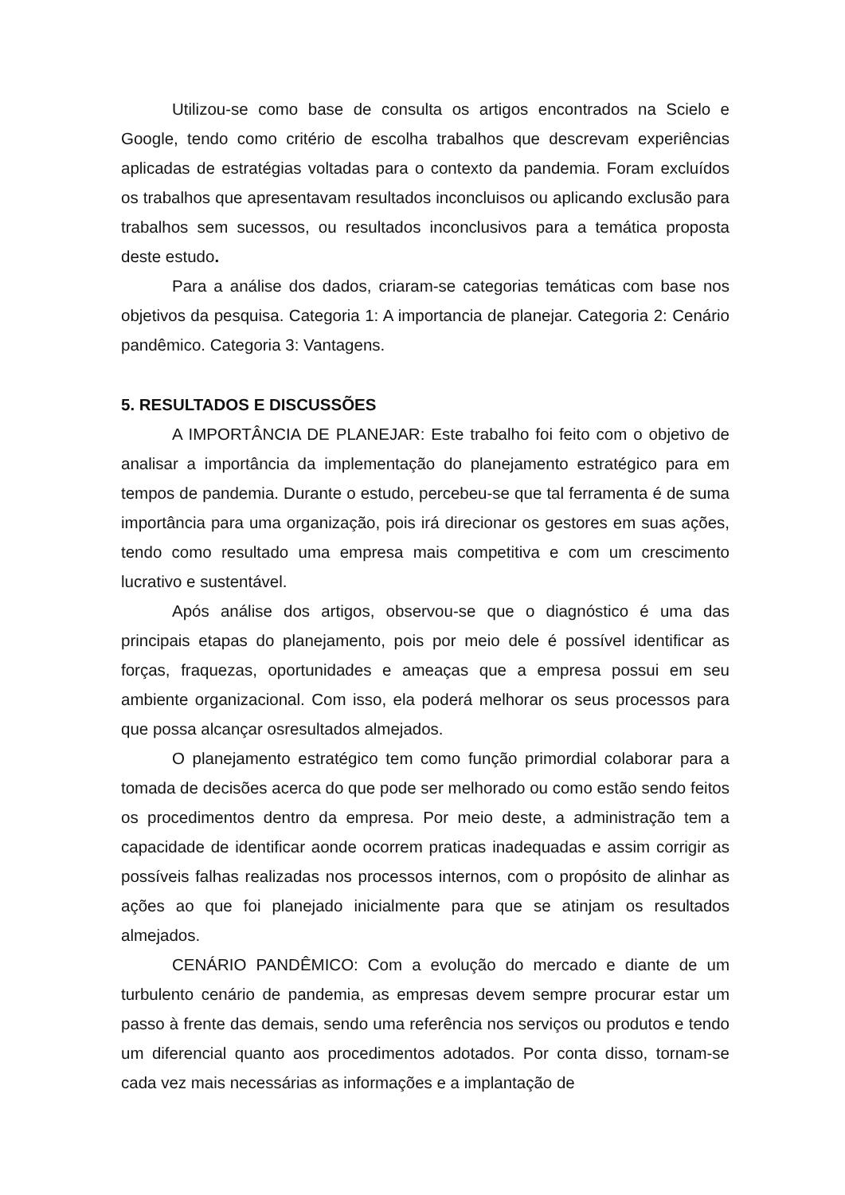Utilizou-se como base de consulta os artigos encontrados na Scielo e Google, tendo como critério de escolha trabalhos que descrevam experiências aplicadas de estratégias voltadas para o contexto da pandemia. Foram excluídos os trabalhos que apresentavam resultados inconcluisos ou aplicando exclusão para trabalhos sem sucessos, ou resultados inconclusivos para a temática proposta deste estudo.
Para a análise dos dados, criaram-se categorias temáticas com base nos objetivos da pesquisa. Categoria 1: A importancia de planejar. Categoria 2: Cenário pandêmico. Categoria 3: Vantagens.
5. RESULTADOS E DISCUSSÕES
A IMPORTÂNCIA DE PLANEJAR: Este trabalho foi feito com o objetivo de analisar a importância da implementação do planejamento estratégico para em tempos de pandemia. Durante o estudo, percebeu-se que tal ferramenta é de suma importância para uma organização, pois irá direcionar os gestores em suas ações, tendo como resultado uma empresa mais competitiva e com um crescimento lucrativo e sustentável.
Após análise dos artigos, observou-se que o diagnóstico é uma das principais etapas do planejamento, pois por meio dele é possível identificar as forças, fraquezas, oportunidades e ameaças que a empresa possui em seu ambiente organizacional. Com isso, ela poderá melhorar os seus processos para que possa alcançar osresultados almejados.
O planejamento estratégico tem como função primordial colaborar para a tomada de decisões acerca do que pode ser melhorado ou como estão sendo feitos os procedimentos dentro da empresa. Por meio deste, a administração tem a capacidade de identificar aonde ocorrem praticas inadequadas e assim corrigir as possíveis falhas realizadas nos processos internos, com o propósito de alinhar as ações ao que foi planejado inicialmente para que se atinjam os resultados almejados.
CENÁRIO PANDÊMICO: Com a evolução do mercado e diante de um turbulento cenário de pandemia, as empresas devem sempre procurar estar um passo à frente das demais, sendo uma referência nos serviços ou produtos e tendo um diferencial quanto aos procedimentos adotados. Por conta disso, tornam-se cada vez mais necessárias as informações e a implantação de